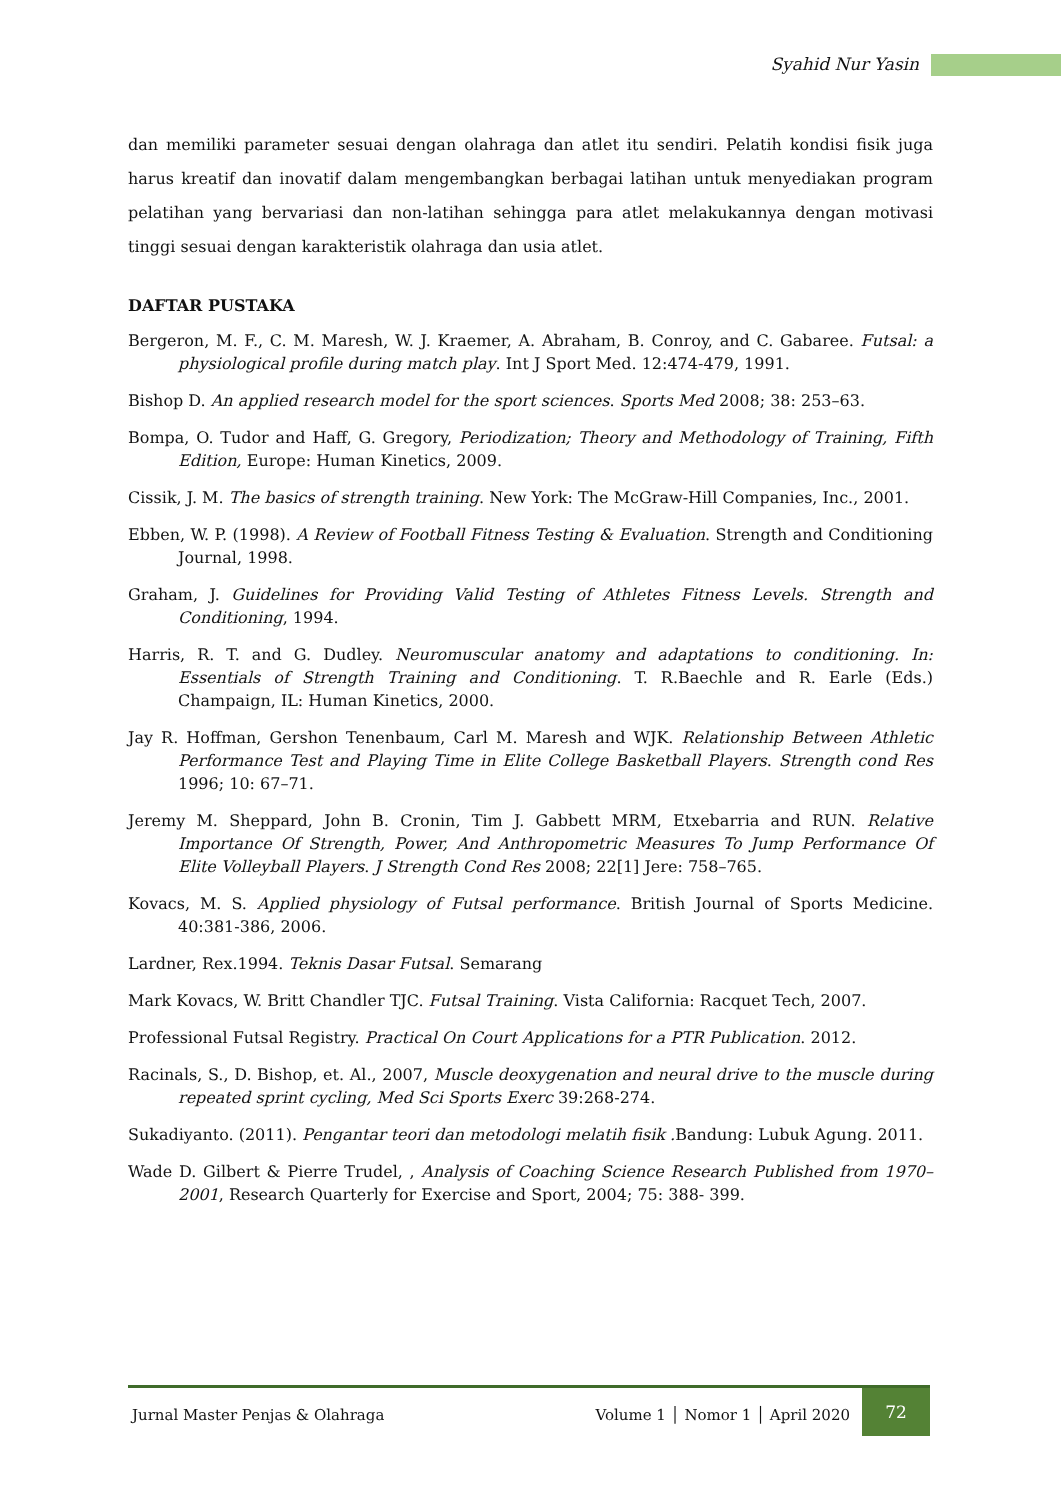Syahid Nur Yasin
dan memiliki parameter sesuai dengan olahraga dan atlet itu sendiri. Pelatih kondisi fisik juga harus kreatif dan inovatif dalam mengembangkan berbagai latihan untuk menyediakan program pelatihan yang bervariasi dan non-latihan sehingga para atlet melakukannya dengan motivasi tinggi sesuai dengan karakteristik olahraga dan usia atlet.
DAFTAR PUSTAKA
Bergeron, M. F., C. M. Maresh, W. J. Kraemer, A. Abraham, B. Conroy, and C. Gabaree. Futsal: a physiological profile during match play. Int J Sport Med. 12:474-479, 1991.
Bishop D. An applied research model for the sport sciences. Sports Med 2008; 38: 253–63.
Bompa, O. Tudor and Haff, G. Gregory, Periodization; Theory and Methodology of Training, Fifth Edition, Europe: Human Kinetics, 2009.
Cissik, J. M. The basics of strength training. New York: The McGraw-Hill Companies, Inc., 2001.
Ebben, W. P. (1998). A Review of Football Fitness Testing & Evaluation. Strength and Conditioning Journal, 1998.
Graham, J. Guidelines for Providing Valid Testing of Athletes Fitness Levels. Strength and Conditioning, 1994.
Harris, R. T. and G. Dudley. Neuromuscular anatomy and adaptations to conditioning. In: Essentials of Strength Training and Conditioning. T. R.Baechle and R. Earle (Eds.) Champaign, IL: Human Kinetics, 2000.
Jay R. Hoffman, Gershon Tenenbaum, Carl M. Maresh and WJK. Relationship Between Athletic Performance Test and Playing Time in Elite College Basketball Players. Strength cond Res 1996; 10: 67–71.
Jeremy M. Sheppard, John B. Cronin, Tim J. Gabbett MRM, Etxebarria and RUN. Relative Importance Of Strength, Power, And Anthropometric Measures To Jump Performance Of Elite Volleyball Players. J Strength Cond Res 2008; 22[1] Jere: 758–765.
Kovacs, M. S. Applied physiology of Futsal performance. British Journal of Sports Medicine. 40:381-386, 2006.
Lardner, Rex.1994. Teknis Dasar Futsal. Semarang
Mark Kovacs, W. Britt Chandler TJC. Futsal Training. Vista California: Racquet Tech, 2007.
Professional Futsal Registry. Practical On Court Applications for a PTR Publication. 2012.
Racinals, S., D. Bishop, et. Al., 2007, Muscle deoxygenation and neural drive to the muscle during repeated sprint cycling, Med Sci Sports Exerc 39:268-274.
Sukadiyanto. (2011). Pengantar teori dan metodologi melatih fisik . Bandung: Lubuk Agung. 2011.
Wade D. Gilbert & Pierre Trudel, , Analysis of Coaching Science Research Published from 1970–2001, Research Quarterly for Exercise and Sport, 2004; 75: 388- 399.
Jurnal Master Penjas & Olahraga Volume 1 │ Nomor 1 │ April 2020 72